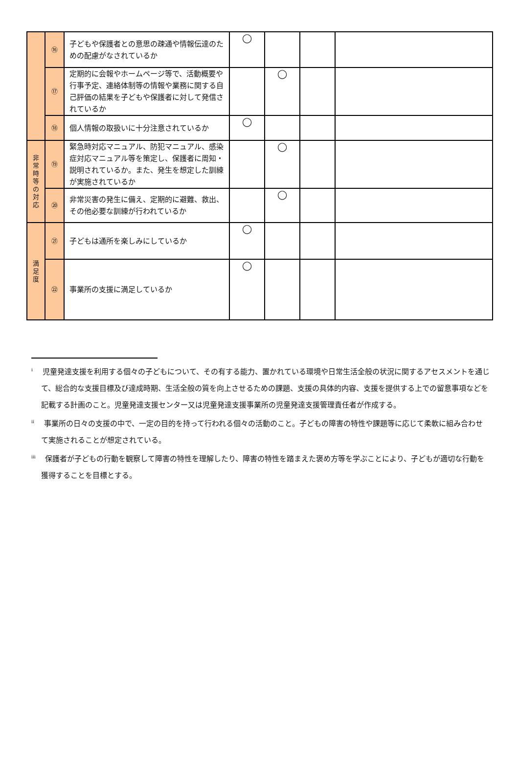| | ⑯ | 子どもや保護者との意思の疎通や情報伝達のための配慮がなされているか | ◯ | | | |
| | ⑰ | 定期的に会報やホームページ等で、活動概要や行事予定、連絡体制等の情報や業務に関する自己評価の結果を子どもや保護者に対して発信されているか | | ◯ | | |
| | ⑱ | 個人情報の取扱いに十分注意されているか | ◯ | | | |
| 非 常 時 等 の 対 応 | ⑲ | 緊急時対応マニュアル、防犯マニュアル、感染症対応マニュアル等を策定し、保護者に周知・説明されているか。また、発生を想定した訓練が実施されているか | | ◯ | | |
| | ⑳ | 非常災害の発生に備え、定期的に避難、救出、その他必要な訓練が行われているか | | ◯ | | |
| 満 足 度 | ㉑ | 子どもは通所を楽しみにしているか | ◯ | | | |
| | ㉒ | 事業所の支援に満足しているか | ◯ | | | |
<sup>i</sup> 　児童発達支援を利用する個々の子どもについて、その有する能力、置かれている環境や日常生活全般の状況に関するアセスメントを通じて、総合的な支援目標及び達成時期、生活全般の質を向上させるための課題、支援の具体的内容、支援を提供する上での留意事項などを記載する計画のこと。児童発達支援センター又は児童発達支援事業所の児童発達支援管理責任者が作成する。
<sup>ii</sup> 　事業所の日々の支援の中で、一定の目的を持って行われる個々の活動のこと。子どもの障害の特性や課題等に応じて柔軟に組み合わせて実施されることが想定されている。
<sup>iii</sup> 　保護者が子どもの行動を観察して障害の特性を理解したり、障害の特性を踏まえた褒め方等を学ぶことにより、子どもが適切な行動を獲得することを目標とする。